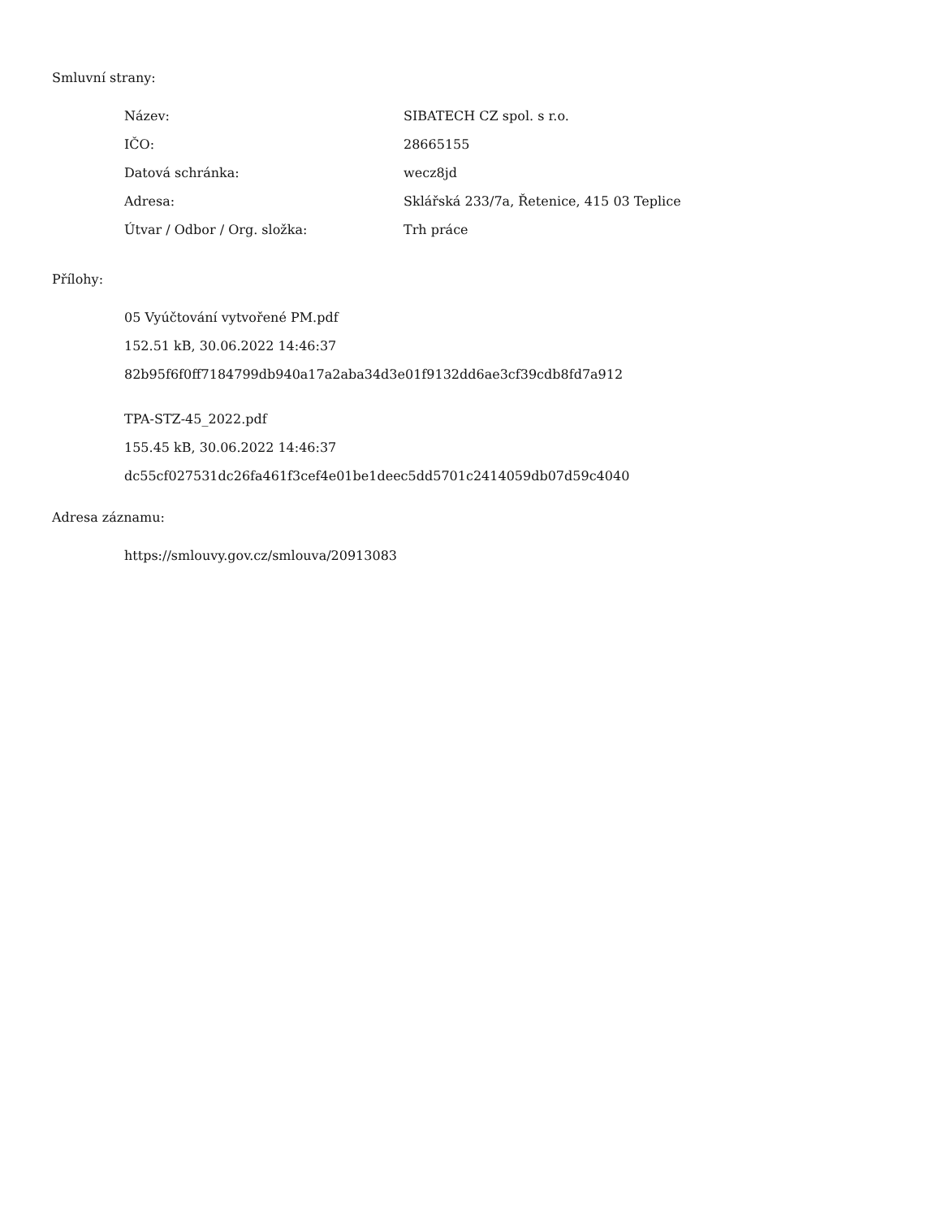Smluvní strany:
| Název: | SIBATECH CZ spol. s r.o. |
| IČO: | 28665155 |
| Datová schránka: | wecz8jd |
| Adresa: | Sklářská 233/7a, Řetenice, 415 03 Teplice |
| Útvar / Odbor / Org. složka: | Trh práce |
Přílohy:
05 Vyúčtování vytvořené PM.pdf
152.51 kB, 30.06.2022 14:46:37
82b95f6f0ff7184799db940a17a2aba34d3e01f9132dd6ae3cf39cdb8fd7a912
TPA-STZ-45_2022.pdf
155.45 kB, 30.06.2022 14:46:37
dc55cf027531dc26fa461f3cef4e01be1deec5dd5701c2414059db07d59c4040
Adresa záznamu:
https://smlouvy.gov.cz/smlouva/20913083